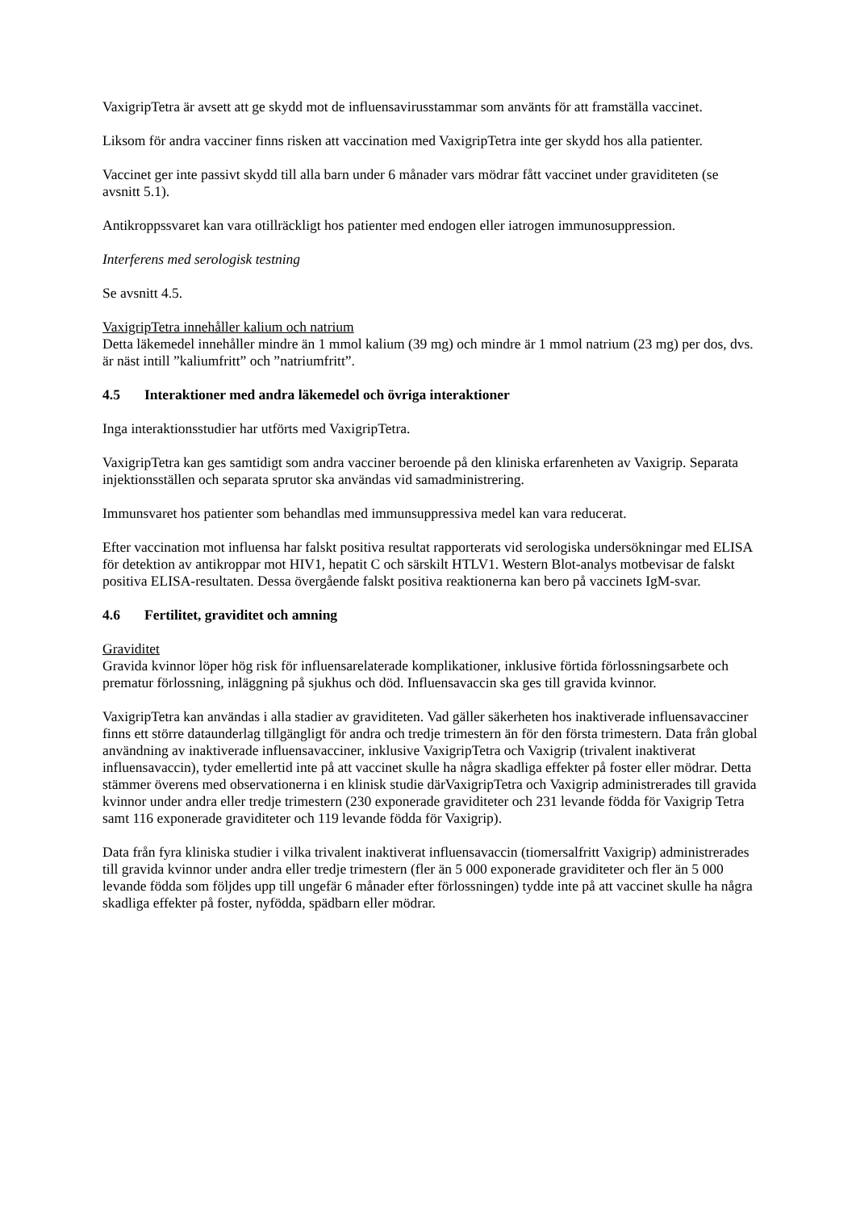VaxigripTetra är avsett att ge skydd mot de influensavirusstammar som använts för att framställa vaccinet.
Liksom för andra vacciner finns risken att vaccination med VaxigripTetra inte ger skydd hos alla patienter.
Vaccinet ger inte passivt skydd till alla barn under 6 månader vars mödrar fått vaccinet under graviditeten (se avsnitt 5.1).
Antikroppssvaret kan vara otillräckligt hos patienter med endogen eller iatrogen immunosuppression.
Interferens med serologisk testning
Se avsnitt 4.5.
VaxigripTetra innehåller kalium och natrium
Detta läkemedel innehåller mindre än 1 mmol kalium (39 mg) och mindre är 1 mmol natrium (23 mg) per dos, dvs. är näst intill ”kaliumfritt” och ”natriumfritt”.
4.5 Interaktioner med andra läkemedel och övriga interaktioner
Inga interaktionsstudier har utförts med VaxigripTetra.
VaxigripTetra kan ges samtidigt som andra vacciner beroende på den kliniska erfarenheten av Vaxigrip. Separata injektionsställen och separata sprutor ska användas vid samadministrering.
Immunsvaret hos patienter som behandlas med immunsuppressiva medel kan vara reducerat.
Efter vaccination mot influensa har falskt positiva resultat rapporterats vid serologiska undersökningar med ELISA för detektion av antikroppar mot HIV1, hepatit C och särskilt HTLV1. Western Blot-analys motbevisar de falskt positiva ELISA-resultaten. Dessa övergående falskt positiva reaktionerna kan bero på vaccinets IgM-svar.
4.6 Fertilitet, graviditet och amning
Graviditet
Gravida kvinnor löper hög risk för influensarelaterade komplikationer, inklusive förtida förlossningsarbete och prematur förlossning, inläggning på sjukhus och död. Influensavaccin ska ges till gravida kvinnor.
VaxigripTetra kan användas i alla stadier av graviditeten. Vad gäller säkerheten hos inaktiverade influensavacciner finns ett större dataunderlag tillgängligt för andra och tredje trimestern än för den första trimestern. Data från global användning av inaktiverade influensavacciner, inklusive VaxigripTetra och Vaxigrip (trivalent inaktiverat influensavaccin), tyder emellertid inte på att vaccinet skulle ha några skadliga effekter på foster eller mödrar. Detta stämmer överens med observationerna i en klinisk studie därVaxigripTetra och Vaxigrip administrerades till gravida kvinnor under andra eller tredje trimestern (230 exponerade graviditeter och 231 levande födda för Vaxigrip Tetra samt 116 exponerade graviditeter och 119 levande födda för Vaxigrip).
Data från fyra kliniska studier i vilka trivalent inaktiverat influensavaccin (tiomersalfritt Vaxigrip) administrerades till gravida kvinnor under andra eller tredje trimestern (fler än 5 000 exponerade graviditeter och fler än 5 000 levande födda som följdes upp till ungefär 6 månader efter förlossningen) tydde inte på att vaccinet skulle ha några skadliga effekter på foster, nyfödda, spädbarn eller mödrar.